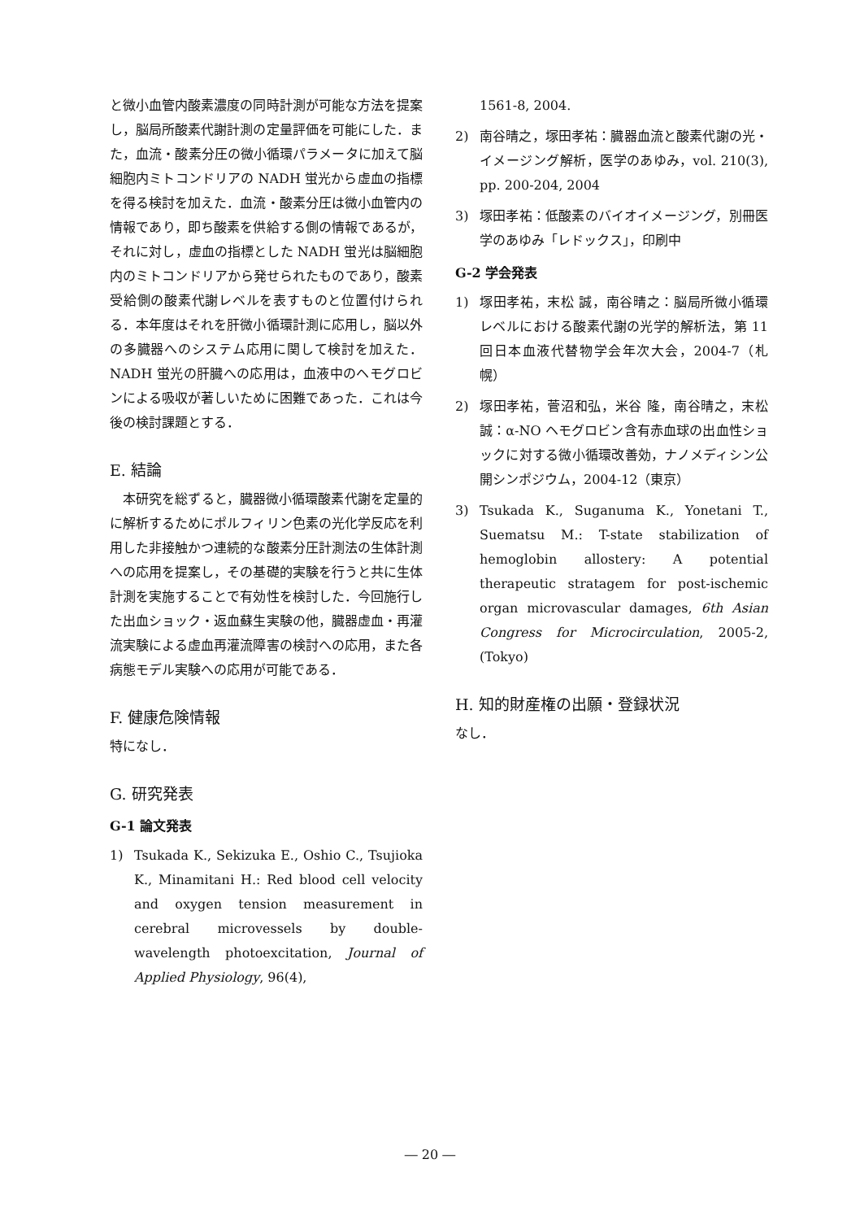と微小血管内酸素濃度の同時計測が可能な方法を提案し，脳局所酸素代謝計測の定量評価を可能にした．また，血流・酸素分圧の微小循環パラメータに加えて脳細胞内ミトコンドリアの NADH 蛍光から虚血の指標を得る検討を加えた．血流・酸素分圧は微小血管内の情報であり，即ち酸素を供給する側の情報であるが，それに対し，虚血の指標とした NADH 蛍光は脳細胞内のミトコンドリアから発せられたものであり，酸素受給側の酸素代謝レベルを表すものと位置付けられる．本年度はそれを肝微小循環計測に応用し，脳以外の多臓器へのシステム応用に関して検討を加えた．NADH 蛍光の肝臓への応用は，血液中のヘモグロビンによる吸収が著しいために困難であった．これは今後の検討課題とする．
E. 結論
本研究を総ずると，臓器微小循環酸素代謝を定量的に解析するためにポルフィリン色素の光化学反応を利用した非接触かつ連続的な酸素分圧計測法の生体計測への応用を提案し，その基礎的実験を行うと共に生体計測を実施することで有効性を検討した．今回施行した出血ショック・返血蘇生実験の他，臓器虚血・再灌流実験による虚血再灌流障害の検討への応用，また各病態モデル実験への応用が可能である．
F. 健康危険情報
特になし．
G. 研究発表
G-1 論文発表
1) Tsukada K., Sekizuka E., Oshio C., Tsujioka K., Minamitani H.: Red blood cell velocity and oxygen tension measurement in cerebral microvessels by double-wavelength photoexcitation, Journal of Applied Physiology, 96(4),
1561-8, 2004.
2) 南谷晴之，塚田孝祐：臓器血流と酸素代謝の光・イメージング解析，医学のあゆみ，vol. 210(3), pp. 200-204, 2004
3) 塚田孝祐：低酸素のバイオイメージング，別冊医学のあゆみ「レドックス」，印刷中
G-2 学会発表
1) 塚田孝祐，末松 誠，南谷晴之：脳局所微小循環レベルにおける酸素代謝の光学的解析法，第 11 回日本血液代替物学会年次大会，2004-7（札幌）
2) 塚田孝祐，菅沼和弘，米谷 隆，南谷晴之，末松 誠：α-NO ヘモグロビン含有赤血球の出血性ショックに対する微小循環改善効，ナノメディシン公開シンポジウム，2004-12（東京）
3) Tsukada K., Suganuma K., Yonetani T., Suematsu M.: T-state stabilization of hemoglobin allostery: A potential therapeutic stratagem for post-ischemic organ microvascular damages, 6th Asian Congress for Microcirculation, 2005-2, (Tokyo)
H. 知的財産権の出願・登録状況
なし．
― 20 ―